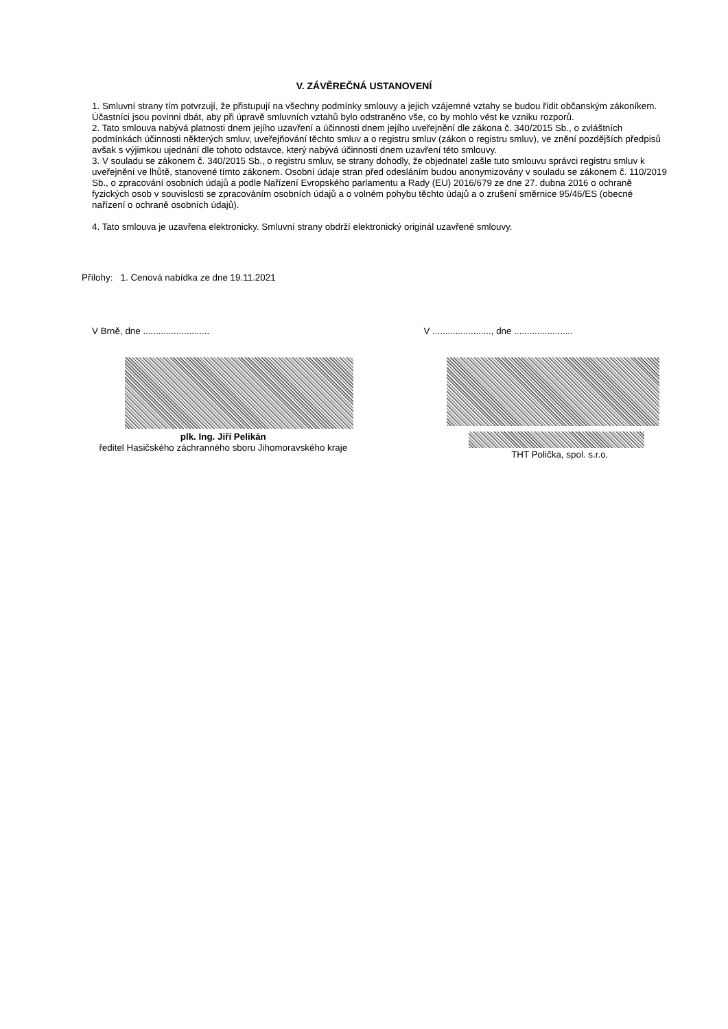V. ZÁVĚREČNÁ USTANOVENÍ
1. Smluvní strany tím potvrzují, že přistupují na všechny podmínky smlouvy a jejich vzájemné vztahy se budou řídit občanským zákoníkem. Účastníci jsou povinni dbát, aby při úpravě smluvních vztahů bylo odstraněno vše, co by mohlo vést ke vzniku rozporů.
2. Tato smlouva nabývá platnosti dnem jejího uzavření a účinnosti dnem jejího uveřejnění dle zákona č. 340/2015 Sb., o zvláštních podmínkách účinnosti některých smluv, uveřejňování těchto smluv a o registru smluv (zákon o registru smluv), ve znění pozdějších předpisů avšak s výjimkou ujednání dle tohoto odstavce, který nabývá účinnosti dnem uzavření této smlouvy.
3. V souladu se zákonem č. 340/2015 Sb., o registru smluv, se strany dohodly, že objednatel zašle tuto smlouvu správci registru smluv k uveřejnění ve lhůtě, stanovené tímto zákonem. Osobní údaje stran před odesláním budou anonymizovány v souladu se zákonem č. 110/2019 Sb., o zpracování osobních údajů a podle Nařízení Evropského parlamentu a Rady (EU) 2016/679 ze dne 27. dubna 2016 o ochraně fyzických osob v souvislosti se zpracováním osobních údajů a o volném pohybu těchto údajů a o zrušení směrnice 95/46/ES (obecné nařízení o ochraně osobních údajů).
4. Tato smlouva je uzavřena elektronicky. Smluvní strany obdrží elektronický originál uzavřené smlouvy.
Přílohy: 1. Cenová nabídka ze dne 19.11.2021
V Brně, dne ..........................
V ......................., dne .......................
plk. Ing. Jiří Pelikán
ředitel Hasičského záchranného sboru Jihomoravského kraje
THT Polička, spol. s.r.o.